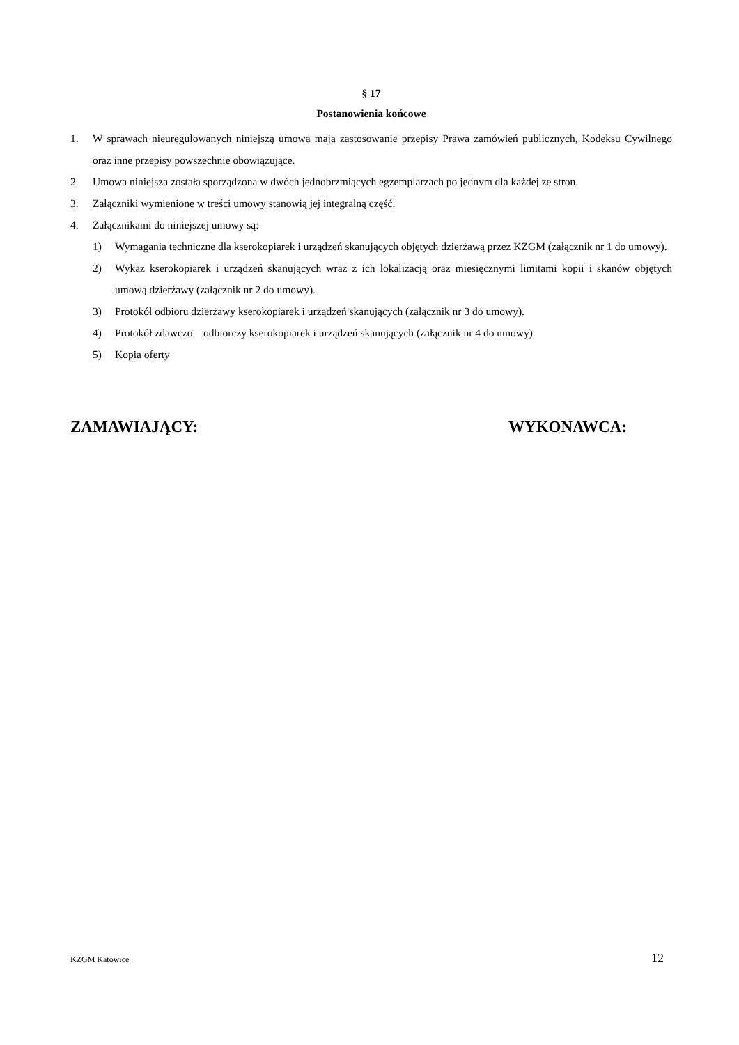§ 17
Postanowienia końcowe
1. W sprawach nieuregulowanych niniejszą umową mają zastosowanie przepisy Prawa zamówień publicznych, Kodeksu Cywilnego oraz inne przepisy powszechnie obowiązujące.
2. Umowa niniejsza została sporządzona w dwóch jednobrzmiących egzemplarzach po jednym dla każdej ze stron.
3. Załączniki wymienione w treści umowy stanowią jej integralną część.
4. Załącznikami do niniejszej umowy są:
1) Wymagania techniczne dla kserokopiarek i urządzeń skanujących objętych dzierżawą przez KZGM (załącznik nr 1 do umowy).
2) Wykaz kserokopiarek i urządzeń skanujących wraz z ich lokalizacją oraz miesięcznymi limitami kopii i skanów objętych umową dzierżawy (załącznik nr 2 do umowy).
3) Protokół odbioru dzierżawy kserokopiarek i urządzeń skanujących (załącznik nr 3 do umowy).
4) Protokół zdawczo – odbiorczy kserokopiarek i urządzeń skanujących (załącznik nr 4 do umowy)
5) Kopia oferty
ZAMAWIAJĄCY: WYKONAWCA:
KZGM Katowice 12